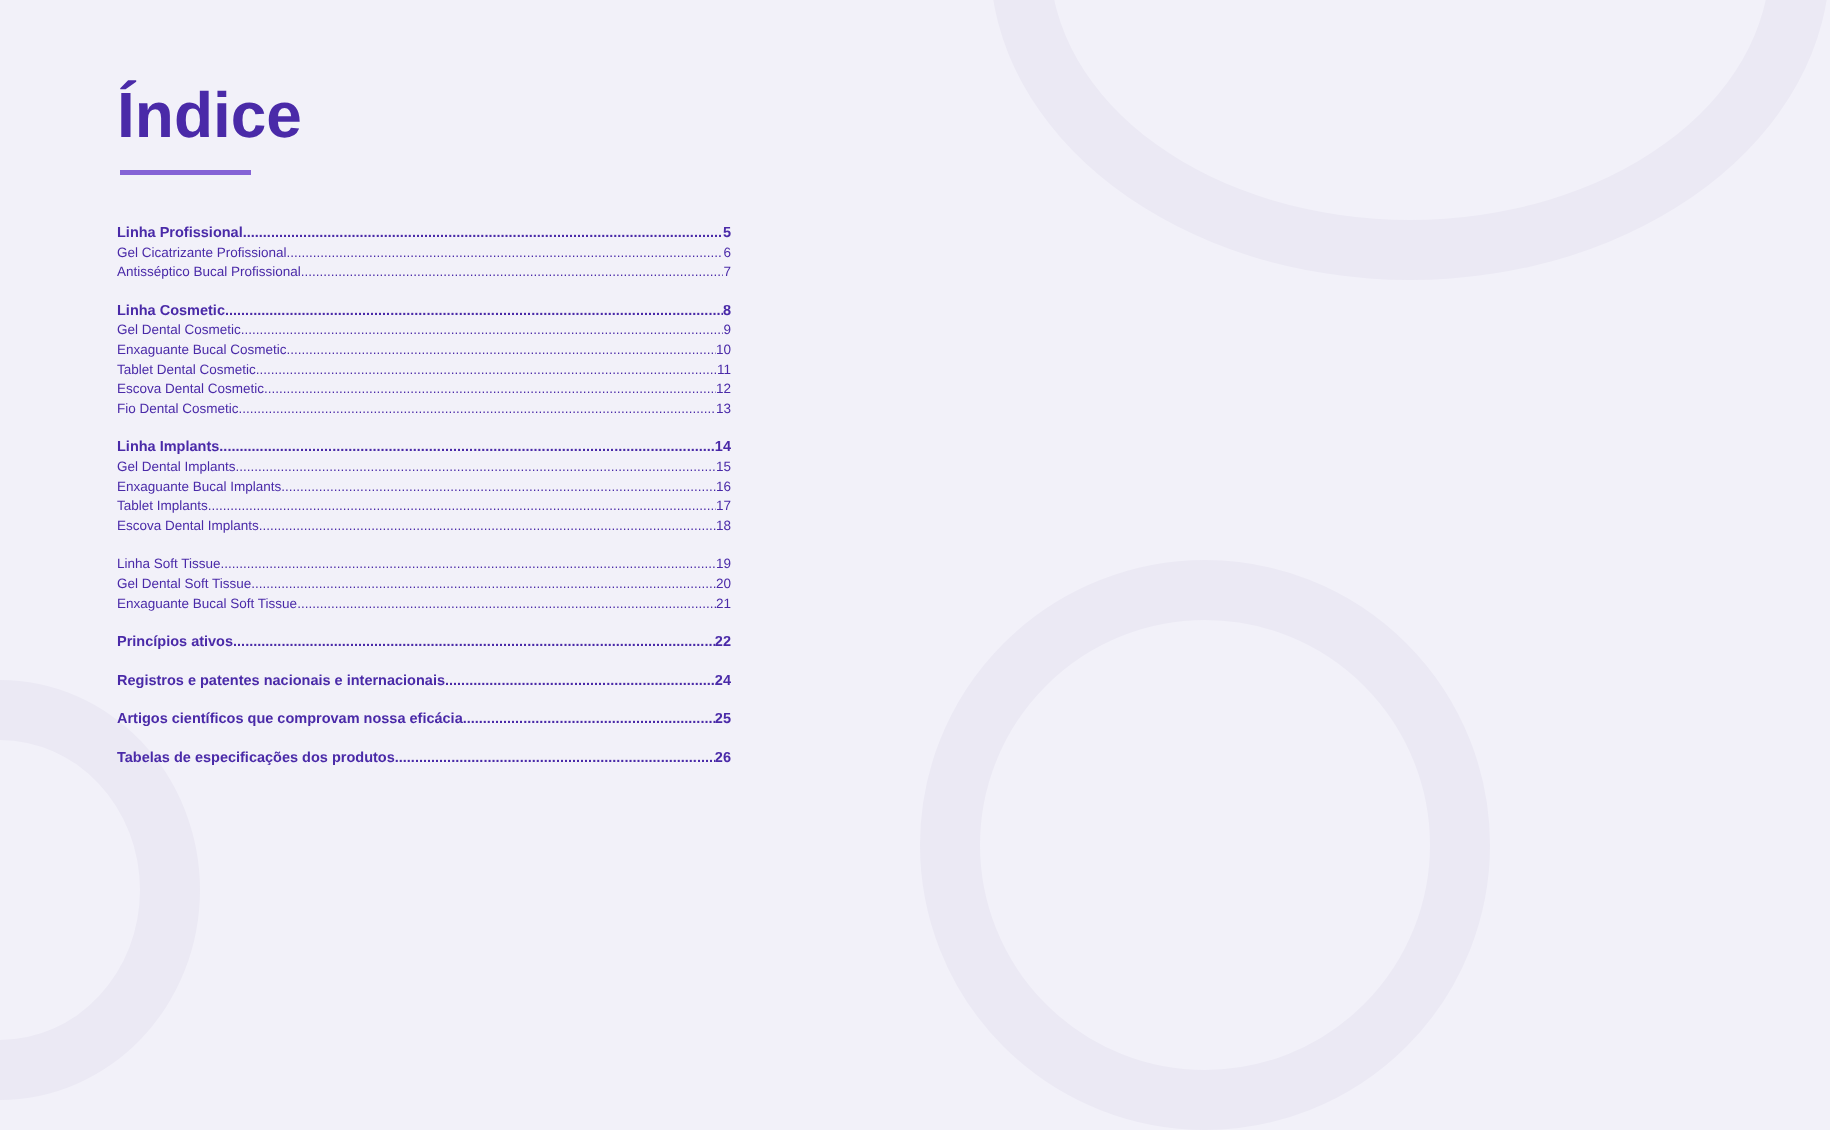Índice
Linha Profissional 5
Gel Cicatrizante Profissional 6
Antisséptico Bucal Profissional 7
Linha Cosmetic 8
Gel Dental Cosmetic 9
Enxaguante Bucal Cosmetic 10
Tablet Dental Cosmetic 11
Escova Dental Cosmetic 12
Fio Dental Cosmetic 13
Linha Implants 14
Gel Dental Implants 15
Enxaguante Bucal Implants 16
Tablet Implants 17
Escova Dental Implants 18
Linha Soft Tissue 19
Gel Dental Soft Tissue 20
Enxaguante Bucal Soft Tissue 21
Princípios ativos 22
Registros e patentes nacionais e internacionais 24
Artigos científicos que comprovam nossa eficácia 25
Tabelas de especificações dos produtos 26